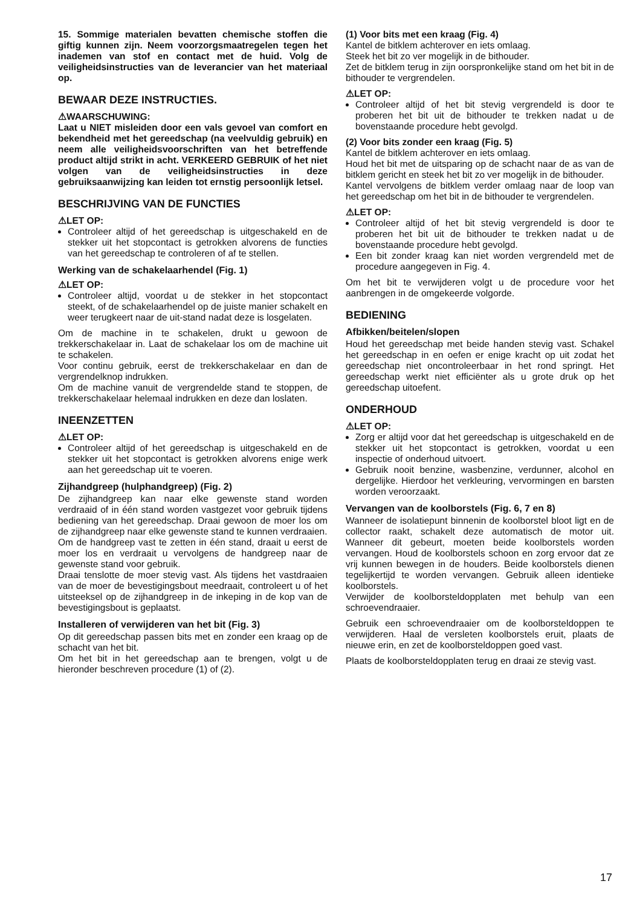15. Sommige materialen bevatten chemische stoffen die giftig kunnen zijn. Neem voorzorgsmaatregelen tegen het inademen van stof en contact met de huid. Volg de veiligheidsinstructies van de leverancier van het materiaal op.
BEWAAR DEZE INSTRUCTIES.
⚠WAARSCHUWING:
Laat u NIET misleiden door een vals gevoel van comfort en bekendheid met het gereedschap (na veelvuldig gebruik) en neem alle veiligheidsvoorschriften van het betreffende product altijd strikt in acht. VERKEERD GEBRUIK of het niet volgen van de veiligheidsinstructies in deze gebruiksaanwijzing kan leiden tot ernstig persoonlijk letsel.
BESCHRIJVING VAN DE FUNCTIES
⚠LET OP:
Controleer altijd of het gereedschap is uitgeschakeld en de stekker uit het stopcontact is getrokken alvorens de functies van het gereedschap te controleren of af te stellen.
Werking van de schakelaarhendel (Fig. 1)
⚠LET OP:
Controleer altijd, voordat u de stekker in het stopcontact steekt, of de schakelaarhendel op de juiste manier schakelt en weer terugkeert naar de uit-stand nadat deze is losgelaten.
Om de machine in te schakelen, drukt u gewoon de trekkerschakelaar in. Laat de schakelaar los om de machine uit te schakelen.
Voor continu gebruik, eerst de trekkerschakelaar en dan de vergrendelknop indrukken.
Om de machine vanuit de vergrendelde stand te stoppen, de trekkerschakelaar helemaal indrukken en deze dan loslaten.
INEENZETTEN
⚠LET OP:
Controleer altijd of het gereedschap is uitgeschakeld en de stekker uit het stopcontact is getrokken alvorens enige werk aan het gereedschap uit te voeren.
Zijhandgreep (hulphandgreep) (Fig. 2)
De zijhandgreep kan naar elke gewenste stand worden verdraaid of in één stand worden vastgezet voor gebruik tijdens bediening van het gereedschap. Draai gewoon de moer los om de zijhandgreep naar elke gewenste stand te kunnen verdraaien.
Om de handgreep vast te zetten in één stand, draait u eerst de moer los en verdraait u vervolgens de handgreep naar de gewenste stand voor gebruik.
Draai tenslotte de moer stevig vast. Als tijdens het vastdraaien van de moer de bevestigingsbout meedraait, controleert u of het uitsteeksel op de zijhandgreep in de inkeping in de kop van de bevestigingsbout is geplaatst.
Installeren of verwijderen van het bit (Fig. 3)
Op dit gereedschap passen bits met en zonder een kraag op de schacht van het bit.
Om het bit in het gereedschap aan te brengen, volgt u de hieronder beschreven procedure (1) of (2).
(1) Voor bits met een kraag (Fig. 4)
Kantel de bitklem achterover en iets omlaag.
Steek het bit zo ver mogelijk in de bithouder.
Zet de bitklem terug in zijn oorspronkelijke stand om het bit in de bithouder te vergrendelen.
⚠LET OP:
Controleer altijd of het bit stevig vergrendeld is door te proberen het bit uit de bithouder te trekken nadat u de bovenstaande procedure hebt gevolgd.
(2) Voor bits zonder een kraag (Fig. 5)
Kantel de bitklem achterover en iets omlaag.
Houd het bit met de uitsparing op de schacht naar de as van de bitklem gericht en steek het bit zo ver mogelijk in de bithouder.
Kantel vervolgens de bitklem verder omlaag naar de loop van het gereedschap om het bit in de bithouder te vergrendelen.
⚠LET OP:
Controleer altijd of het bit stevig vergrendeld is door te proberen het bit uit de bithouder te trekken nadat u de bovenstaande procedure hebt gevolgd.
Een bit zonder kraag kan niet worden vergrendeld met de procedure aangegeven in Fig. 4.
Om het bit te verwijderen volgt u de procedure voor het aanbrengen in de omgekeerde volgorde.
BEDIENING
Afbikken/beitelen/slopen
Houd het gereedschap met beide handen stevig vast. Schakel het gereedschap in en oefen er enige kracht op uit zodat het gereedschap niet oncontroleerbaar in het rond springt. Het gereedschap werkt niet efficiënter als u grote druk op het gereedschap uitoefent.
ONDERHOUD
⚠LET OP:
Zorg er altijd voor dat het gereedschap is uitgeschakeld en de stekker uit het stopcontact is getrokken, voordat u een inspectie of onderhoud uitvoert.
Gebruik nooit benzine, wasbenzine, verdunner, alcohol en dergelijke. Hierdoor het verkleuring, vervormingen en barsten worden veroorzaakt.
Vervangen van de koolborstels (Fig. 6, 7 en 8)
Wanneer de isolatiepunt binnenin de koolborstel bloot ligt en de collector raakt, schakelt deze automatisch de motor uit. Wanneer dit gebeurt, moeten beide koolborstels worden vervangen. Houd de koolborstels schoon en zorg ervoor dat ze vrij kunnen bewegen in de houders. Beide koolborstels dienen tegelijkertijd te worden vervangen. Gebruik alleen identieke koolborstels.
Verwijder de koolborsteldopplaten met behulp van een schroevendraaier.
Gebruik een schroevendraaier om de koolborsteldoppen te verwijderen. Haal de versleten koolborstels eruit, plaats de nieuwe erin, en zet de koolborsteldoppen goed vast.
Plaats de koolborsteldopplaten terug en draai ze stevig vast.
17